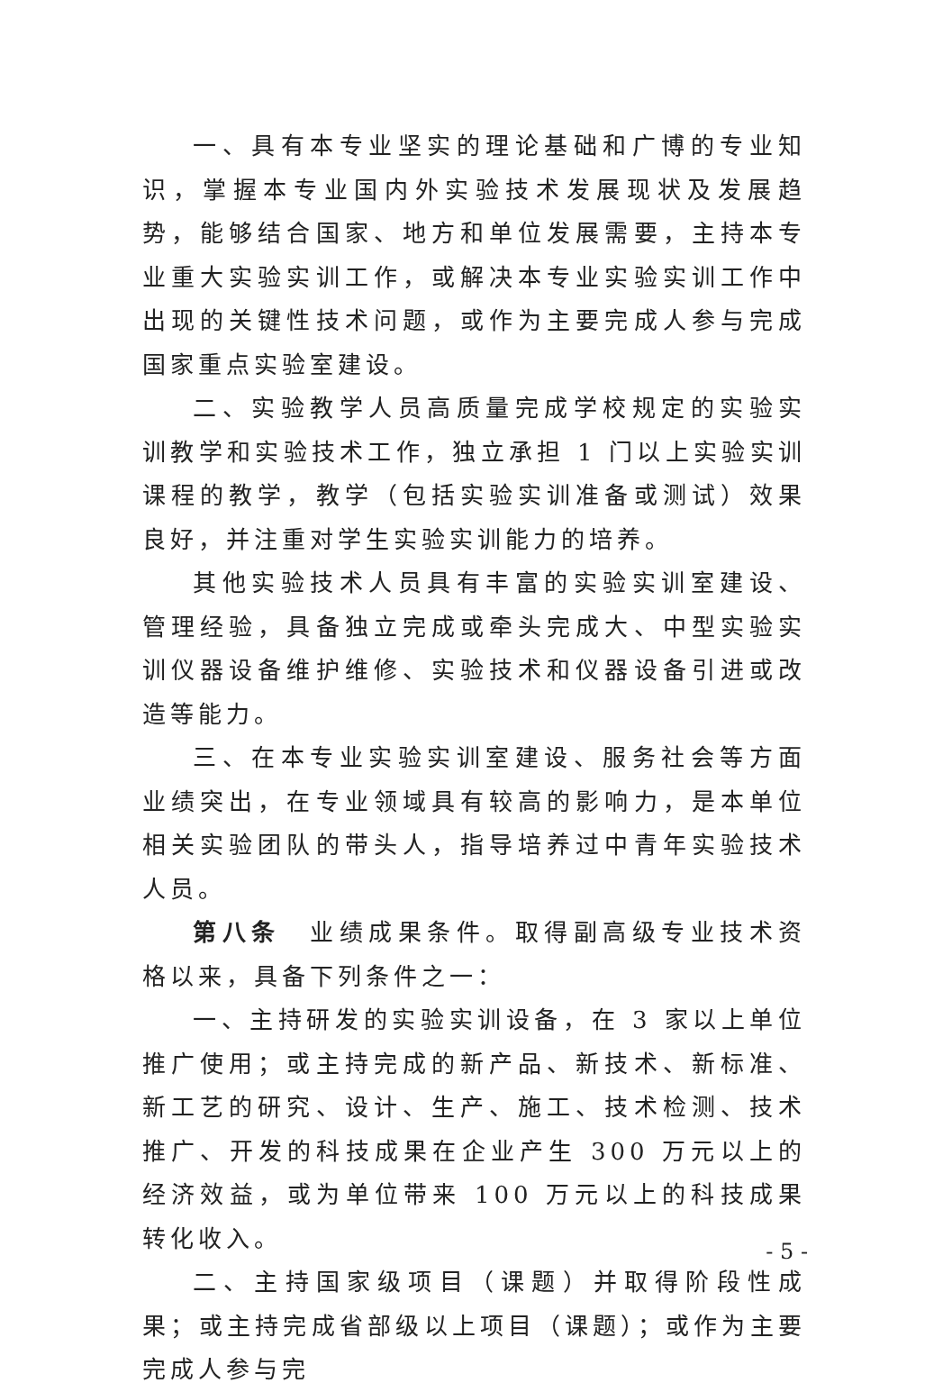一、具有本专业坚实的理论基础和广博的专业知识，掌握本专业国内外实验技术发展现状及发展趋势，能够结合国家、地方和单位发展需要，主持本专业重大实验实训工作，或解决本专业实验实训工作中出现的关键性技术问题，或作为主要完成人参与完成国家重点实验室建设。
二、实验教学人员高质量完成学校规定的实验实训教学和实验技术工作，独立承担 1 门以上实验实训课程的教学，教学（包括实验实训准备或测试）效果良好，并注重对学生实验实训能力的培养。
其他实验技术人员具有丰富的实验实训室建设、管理经验，具备独立完成或牵头完成大、中型实验实训仪器设备维护维修、实验技术和仪器设备引进或改造等能力。
三、在本专业实验实训室建设、服务社会等方面业绩突出，在专业领域具有较高的影响力，是本单位相关实验团队的带头人，指导培养过中青年实验技术人员。
第八条　业绩成果条件。取得副高级专业技术资格以来，具备下列条件之一：
一、主持研发的实验实训设备，在 3 家以上单位推广使用；或主持完成的新产品、新技术、新标准、新工艺的研究、设计、生产、施工、技术检测、技术推广、开发的科技成果在企业产生 300 万元以上的经济效益，或为单位带来 100 万元以上的科技成果转化收入。
二、主持国家级项目（课题）并取得阶段性成果；或主持完成省部级以上项目（课题）；或作为主要完成人参与完
- 5 -